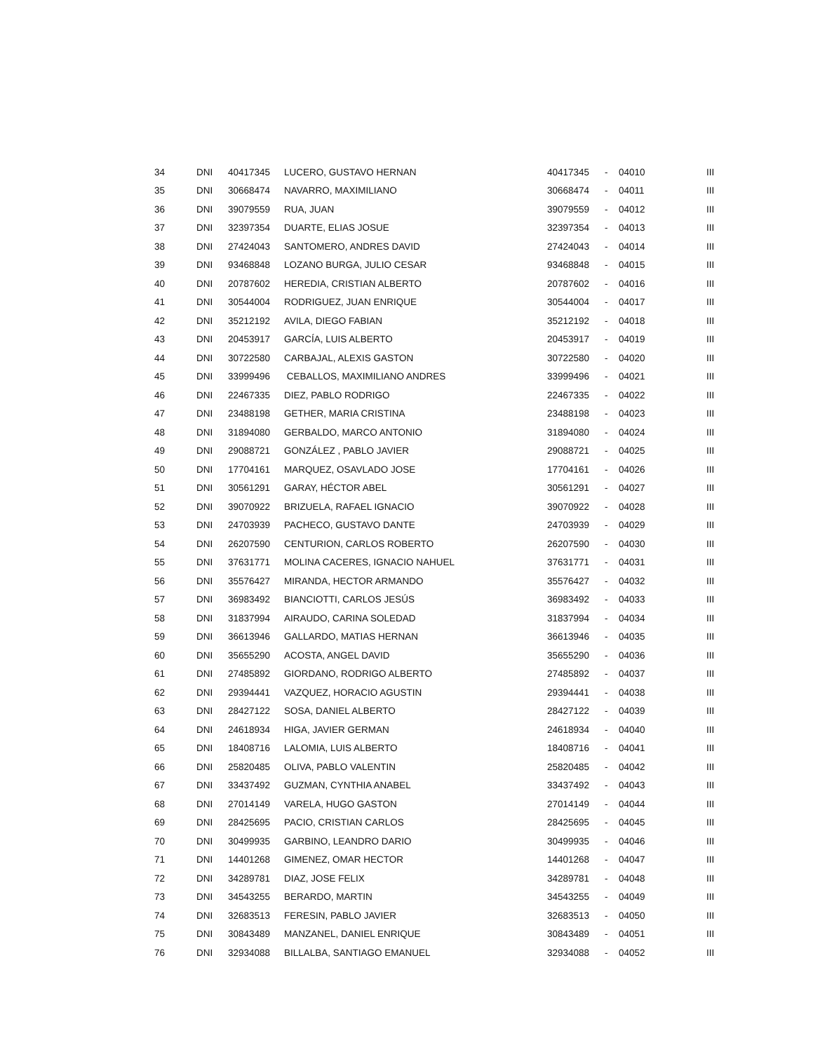| 34 | DNI | 40417345 | LUCERO, GUSTAVO HERNAN | 40417345 | - | 04010 | III |
| 35 | DNI | 30668474 | NAVARRO, MAXIMILIANO | 30668474 | - | 04011 | III |
| 36 | DNI | 39079559 | RUA, JUAN | 39079559 | - | 04012 | III |
| 37 | DNI | 32397354 | DUARTE, ELIAS JOSUE | 32397354 | - | 04013 | III |
| 38 | DNI | 27424043 | SANTOMERO, ANDRES DAVID | 27424043 | - | 04014 | III |
| 39 | DNI | 93468848 | LOZANO BURGA, JULIO CESAR | 93468848 | - | 04015 | III |
| 40 | DNI | 20787602 | HEREDIA, CRISTIAN ALBERTO | 20787602 | - | 04016 | III |
| 41 | DNI | 30544004 | RODRIGUEZ, JUAN ENRIQUE | 30544004 | - | 04017 | III |
| 42 | DNI | 35212192 | AVILA, DIEGO FABIAN | 35212192 | - | 04018 | III |
| 43 | DNI | 20453917 | GARCÍA, LUIS ALBERTO | 20453917 | - | 04019 | III |
| 44 | DNI | 30722580 | CARBAJAL, ALEXIS GASTON | 30722580 | - | 04020 | III |
| 45 | DNI | 33999496 | CEBALLOS, MAXIMILIANO ANDRES | 33999496 | - | 04021 | III |
| 46 | DNI | 22467335 | DIEZ, PABLO RODRIGO | 22467335 | - | 04022 | III |
| 47 | DNI | 23488198 | GETHER, MARIA CRISTINA | 23488198 | - | 04023 | III |
| 48 | DNI | 31894080 | GERBALDO, MARCO ANTONIO | 31894080 | - | 04024 | III |
| 49 | DNI | 29088721 | GONZÁLEZ , PABLO JAVIER | 29088721 | - | 04025 | III |
| 50 | DNI | 17704161 | MARQUEZ, OSAVLADO JOSE | 17704161 | - | 04026 | III |
| 51 | DNI | 30561291 | GARAY, HÉCTOR ABEL | 30561291 | - | 04027 | III |
| 52 | DNI | 39070922 | BRIZUELA, RAFAEL IGNACIO | 39070922 | - | 04028 | III |
| 53 | DNI | 24703939 | PACHECO, GUSTAVO DANTE | 24703939 | - | 04029 | III |
| 54 | DNI | 26207590 | CENTURION, CARLOS ROBERTO | 26207590 | - | 04030 | III |
| 55 | DNI | 37631771 | MOLINA CACERES, IGNACIO NAHUEL | 37631771 | - | 04031 | III |
| 56 | DNI | 35576427 | MIRANDA, HECTOR ARMANDO | 35576427 | - | 04032 | III |
| 57 | DNI | 36983492 | BIANCIOTTI, CARLOS JESÚS | 36983492 | - | 04033 | III |
| 58 | DNI | 31837994 | AIRAUDO, CARINA SOLEDAD | 31837994 | - | 04034 | III |
| 59 | DNI | 36613946 | GALLARDO, MATIAS HERNAN | 36613946 | - | 04035 | III |
| 60 | DNI | 35655290 | ACOSTA, ANGEL DAVID | 35655290 | - | 04036 | III |
| 61 | DNI | 27485892 | GIORDANO, RODRIGO ALBERTO | 27485892 | - | 04037 | III |
| 62 | DNI | 29394441 | VAZQUEZ, HORACIO AGUSTIN | 29394441 | - | 04038 | III |
| 63 | DNI | 28427122 | SOSA, DANIEL ALBERTO | 28427122 | - | 04039 | III |
| 64 | DNI | 24618934 | HIGA, JAVIER GERMAN | 24618934 | - | 04040 | III |
| 65 | DNI | 18408716 | LALOMIA, LUIS ALBERTO | 18408716 | - | 04041 | III |
| 66 | DNI | 25820485 | OLIVA, PABLO VALENTIN | 25820485 | - | 04042 | III |
| 67 | DNI | 33437492 | GUZMAN, CYNTHIA ANABEL | 33437492 | - | 04043 | III |
| 68 | DNI | 27014149 | VARELA, HUGO GASTON | 27014149 | - | 04044 | III |
| 69 | DNI | 28425695 | PACIO, CRISTIAN CARLOS | 28425695 | - | 04045 | III |
| 70 | DNI | 30499935 | GARBINO, LEANDRO DARIO | 30499935 | - | 04046 | III |
| 71 | DNI | 14401268 | GIMENEZ, OMAR HECTOR | 14401268 | - | 04047 | III |
| 72 | DNI | 34289781 | DIAZ, JOSE FELIX | 34289781 | - | 04048 | III |
| 73 | DNI | 34543255 | BERARDO, MARTIN | 34543255 | - | 04049 | III |
| 74 | DNI | 32683513 | FERESIN, PABLO JAVIER | 32683513 | - | 04050 | III |
| 75 | DNI | 30843489 | MANZANEL, DANIEL ENRIQUE | 30843489 | - | 04051 | III |
| 76 | DNI | 32934088 | BILLALBA, SANTIAGO EMANUEL | 32934088 | - | 04052 | III |